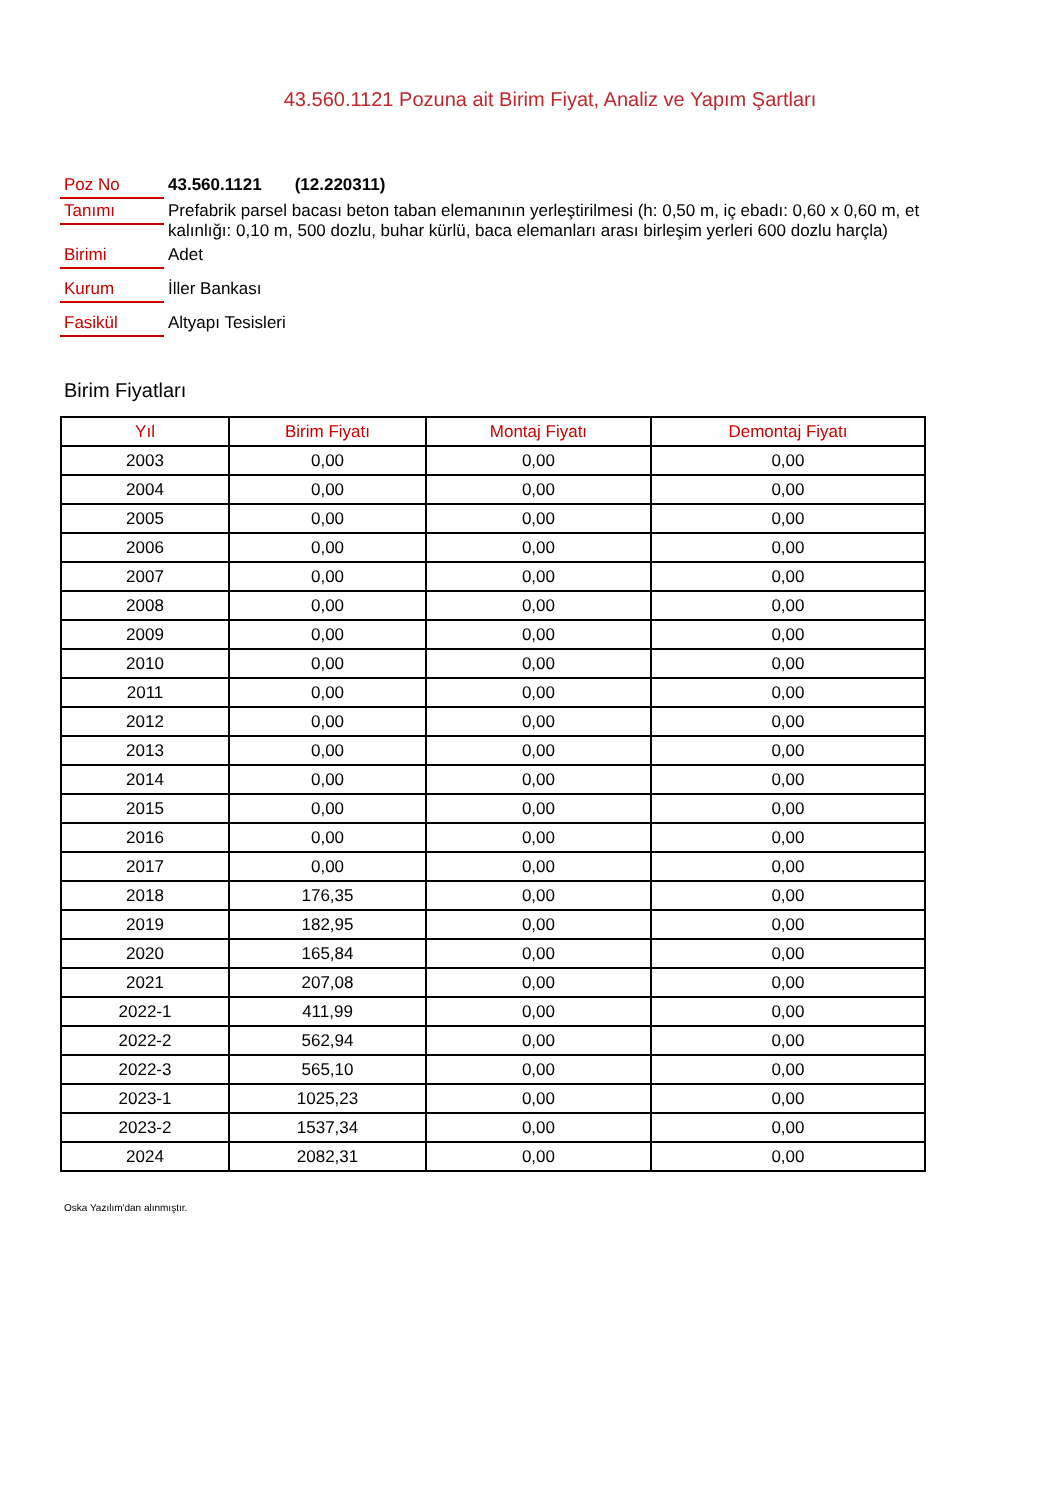43.560.1121 Pozuna ait Birim Fiyat, Analiz ve Yapım Şartları
Poz No
43.560.1121 (12.220311)
Tanımı
Prefabrik parsel bacası beton taban elemanının yerleştirilmesi (h: 0,50 m, iç ebadı: 0,60 x 0,60 m, et kalınlığı: 0,10 m, 500 dozlu, buhar kürlü, baca elemanları arası birleşim yerleri 600 dozlu harçla)
Birimi
Adet
Kurum
İller Bankası
Fasikül
Altyapı Tesisleri
Birim Fiyatları
| Yıl | Birim Fiyatı | Montaj Fiyatı | Demontaj Fiyatı |
| --- | --- | --- | --- |
| 2003 | 0,00 | 0,00 | 0,00 |
| 2004 | 0,00 | 0,00 | 0,00 |
| 2005 | 0,00 | 0,00 | 0,00 |
| 2006 | 0,00 | 0,00 | 0,00 |
| 2007 | 0,00 | 0,00 | 0,00 |
| 2008 | 0,00 | 0,00 | 0,00 |
| 2009 | 0,00 | 0,00 | 0,00 |
| 2010 | 0,00 | 0,00 | 0,00 |
| 2011 | 0,00 | 0,00 | 0,00 |
| 2012 | 0,00 | 0,00 | 0,00 |
| 2013 | 0,00 | 0,00 | 0,00 |
| 2014 | 0,00 | 0,00 | 0,00 |
| 2015 | 0,00 | 0,00 | 0,00 |
| 2016 | 0,00 | 0,00 | 0,00 |
| 2017 | 0,00 | 0,00 | 0,00 |
| 2018 | 176,35 | 0,00 | 0,00 |
| 2019 | 182,95 | 0,00 | 0,00 |
| 2020 | 165,84 | 0,00 | 0,00 |
| 2021 | 207,08 | 0,00 | 0,00 |
| 2022-1 | 411,99 | 0,00 | 0,00 |
| 2022-2 | 562,94 | 0,00 | 0,00 |
| 2022-3 | 565,10 | 0,00 | 0,00 |
| 2023-1 | 1025,23 | 0,00 | 0,00 |
| 2023-2 | 1537,34 | 0,00 | 0,00 |
| 2024 | 2082,31 | 0,00 | 0,00 |
Oska Yazılım'dan alınmıştır.